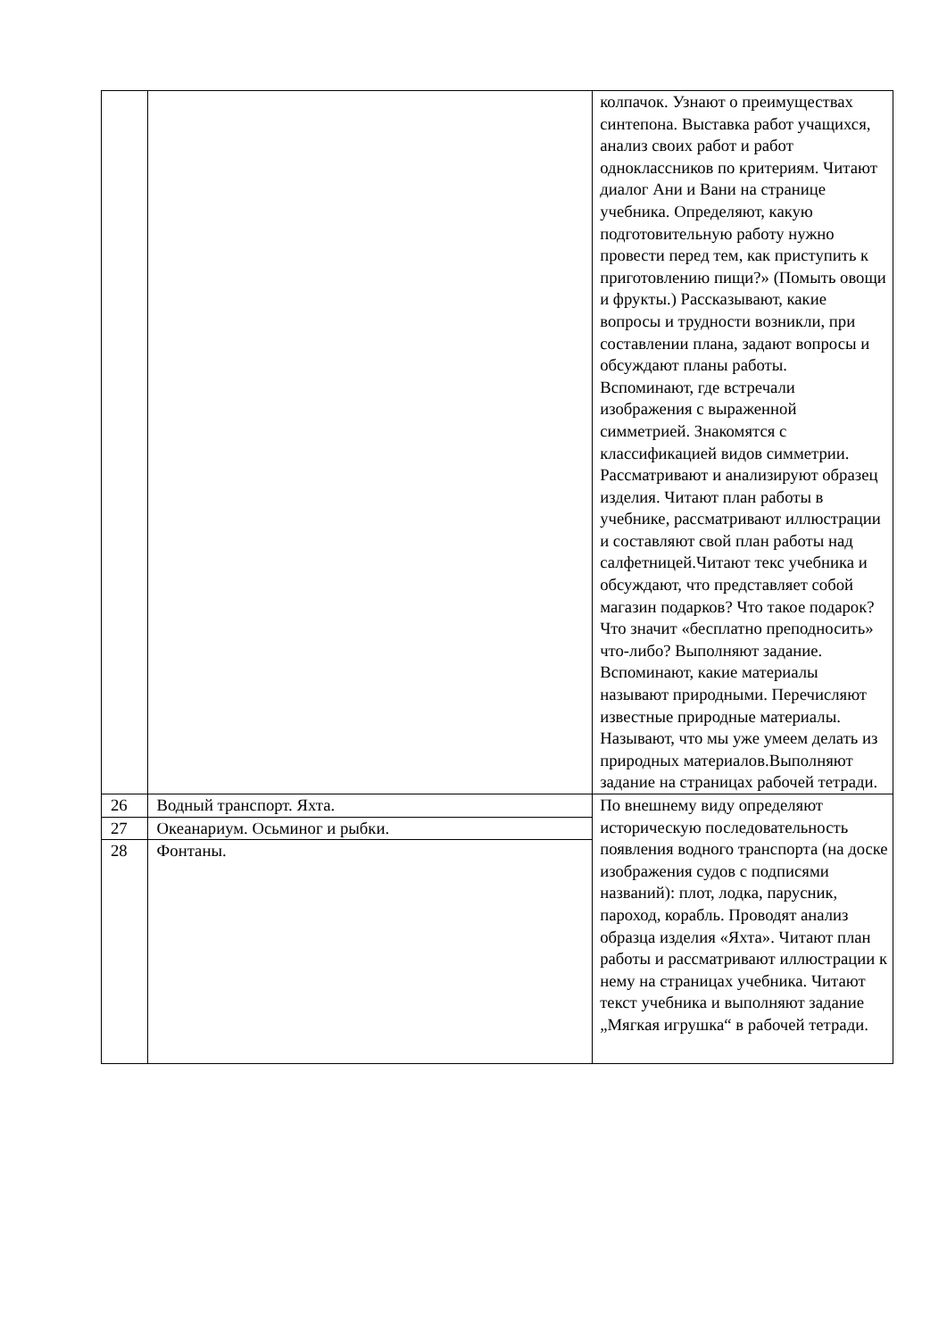| | | колпачок. Узнают о преимуществах синтепона. Выставка работ учащихся, анализ своих работ и работ одноклассников по критериям. Читают диалог Ани и Вани на странице учебника. Определяют, какую подготовительную работу нужно провести перед тем, как приступить к приготовлению пищи?» (Помыть овощи и фрукты.) Рассказывают, какие вопросы и трудности возникли, при составлении плана, задают вопросы и обсуждают планы работы. Вспоминают, где встречали изображения с выраженной симметрией. Знакомятся с классификацией видов симметрии. Рассматривают и анализируют образец изделия. Читают план работы в учебнике, рассматривают иллюстрации и составляют свой план работы над салфетницей.Читают текс учебника и обсуждают, что представляет собой магазин подарков? Что такое подарок? Что значит «бесплатно преподносить» что-либо? Выполняют задание. Вспоминают, какие материалы называют природными. Перечисляют известные природные материалы. Называют, что мы уже умеем делать из природных материалов.Выполняют задание на страницах рабочей тетради. |
| 26 | Водный транспорт. Яхта. | По внешнему виду определяют историческую последовательность появления водного транспорта (на доске изображения судов с подписями названий): плот, лодка, парусник, пароход, корабль. Проводят анализ образца изделия «Яхта». Читают план работы и рассматривают иллюстрации к нему на страницах учебника. Читают текст учебника и выполняют задание „Мягкая игрушка“ в рабочей тетради. |
| 27 | Океанариум. Осьминог и рыбки. | |
| 28 | Фонтаны. | |